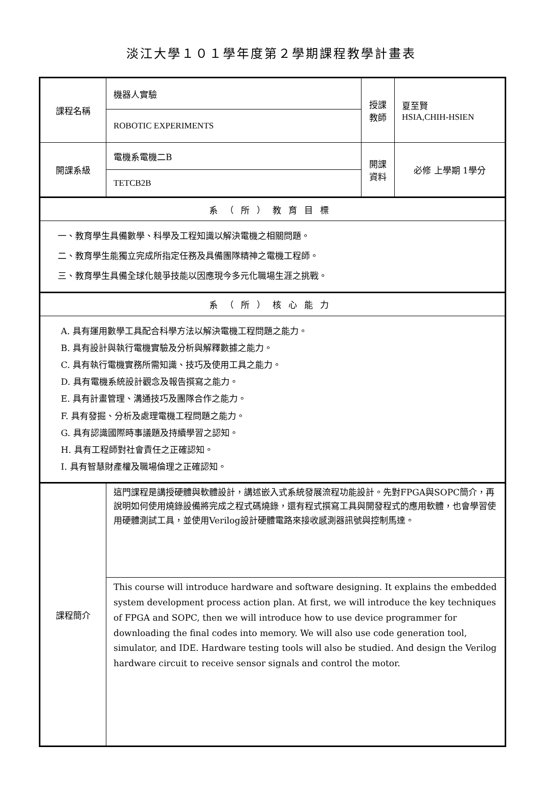淡江大學１０１學年度第２學期課程教學計畫表
| 課程名稱 | 機器人實驗 | 授課 教師 | 夏至賢 HSIA,CHIH-HSIEN |
| | ROBOTIC EXPERIMENTS | | |
| 開課系級 | 電機系電機二B | 開課 資料 | 必修 上學期 1學分 |
| | TETCB2B | | |
| 系（所）教育目標 | | | |
| 一、教育學生具備數學、科學及工程知識以解決電機之相關問題。 二、教育學生能獨立完成所指定任務及具備團隊精神之電機工程師。 三、教育學生具備全球化競爭技能以因應現今多元化職場生涯之挑戰。 | | | |
| 系（所）核心能力 | | | |
| A. 具有運用數學工具配合科學方法以解決電機工程問題之能力。 B. 具有設計與執行電機實驗及分析與解釋數據之能力。 C. 具有執行電機實務所需知識、技巧及使用工具之能力。 D. 具有電機系統設計觀念及報告撰寫之能力。 E. 具有計畫管理、溝通技巧及團隊合作之能力。 F. 具有發掘、分析及處理電機工程問題之能力。 G. 具有認識國際時事議題及持續學習之認知。 H. 具有工程師對社會責任之正確認知。 I. 具有智慧財產權及職場倫理之正確認知。 | | | |
| 課程簡介 | 這門課程是講授硬體與軟體設計，講述嵌入式系統發展流程功能設計。先對FPGA與SOPC簡介，再說明如何使用燒錄設備將完成之程式碼燒錄，還有程式撰寫工具與開發程式的應用軟體，也會學習使用硬體測試工具，並使用Verilog設計硬體電路來接收感測器訊號與控制馬達。 | | |
| | This course will introduce hardware and software designing. It explains the embedded system development process action plan. At first, we will introduce the key techniques of FPGA and SOPC, then we will introduce how to use device programmer for downloading the final codes into memory. We will also use code generation tool, simulator, and IDE. Hardware testing tools will also be studied. And design the Verilog hardware circuit to receive sensor signals and control the motor. | | |